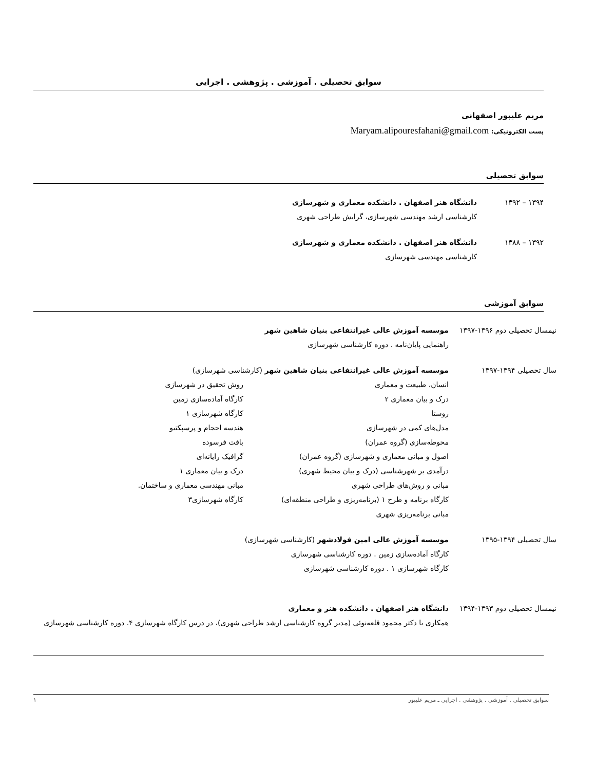سوابق تحصیلی . آموزشی . پژوهشی . اجرایی
مریم علیپور اصفهانی
پست الکترونیکی: Maryam.alipouresfahani@gmail.com
سوابق تحصیلی
۱۳۹۴ – ۱۳۹۲ دانشگاه هنر اصفهان . دانشکده معماری و شهرسازی
کارشناسی ارشد مهندسی شهرسازی، گرایش طراحی شهری
۱۳۹۲ – ۱۳۸۸ دانشگاه هنر اصفهان . دانشکده معماری و شهرسازی
کارشناسی مهندسی شهرسازی
سوابق آموزشی
نیمسال تحصیلی دوم ۱۳۹۶-۱۳۹۷
موسسه آموزش عالی غیرانتفاعی بنیان شاهین شهر
راهنمایی پایان‌نامه . دوره کارشناسی شهرسازی
سال تحصیلی ۱۳۹۴-۱۳۹۷ موسسه آموزش عالی غیرانتفاعی بنیان شاهین شهر (کارشناسی شهرسازی)
انسان، طبیعت و معماری
درک و بیان معماری ۲
روستا
مدل‌های کمی در شهرسازی
محوطه‌سازی (گروه عمران)
اصول و مبانی معماری و شهرسازی (گروه عمران)
درآمدی بر شهرشناسی (درک و بیان محیط شهری)
مبانی و روش‌های طراحی شهری
کارگاه برنامه و طرح ۱ (برنامه‌ریزی و طراحی منطقه‌ای)
مبانی برنامه‌ریزی شهری
روش تحقیق در شهرسازی
کارگاه آماده‌سازی زمین
کارگاه شهرسازی ۱
هندسه احجام و پرسپکتیو
بافت فرسوده
گرافیک رایانه‌ای
درک و بیان معماری ۱
مبانی مهندسی معماری و ساختمان.
کارگاه شهرسازی۳
سال تحصیلی ۱۳۹۴-۱۳۹۵ موسسه آموزش عالی امین فولادشهر (کارشناسی شهرسازی)
کارگاه آماده‌سازی زمین . دوره کارشناسی شهرسازی
کارگاه شهرسازی ۱ . دوره کارشناسی شهرسازی
نیمسال تحصیلی دوم ۱۳۹۳-۱۳۹۴
دانشگاه هنر اصفهان . دانشکده هنر و معماری
همکاری با دکتر محمود قلعه‌نوئی (مدیر گروه کارشناسی ارشد طراحی شهری)، در درس کارگاه شهرسازی ۴. دوره کارشناسی شهرسازی
سوابق تحصیلی . آموزشی . پژوهشی . اجرایی ـ مریم علیپور ۱